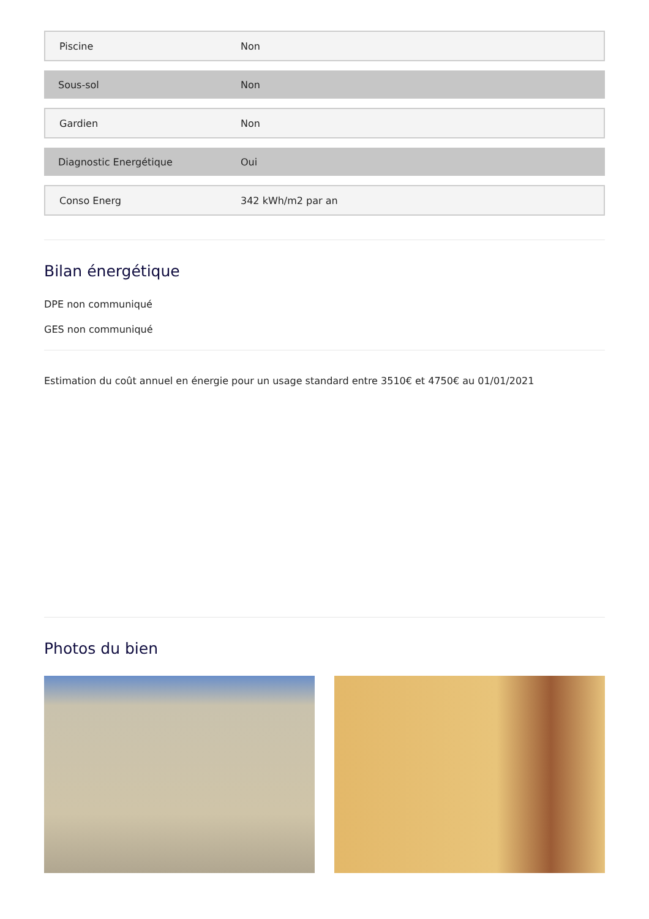| Piscine | Non |
| Sous-sol | Non |
| Gardien | Non |
| Diagnostic Energétique | Oui |
| Conso Energ | 342 kWh/m2 par an |
Bilan énergétique
DPE non communiqué
GES non communiqué
Estimation du coût annuel en énergie pour un usage standard entre 3510€ et 4750€ au 01/01/2021
Photos du bien